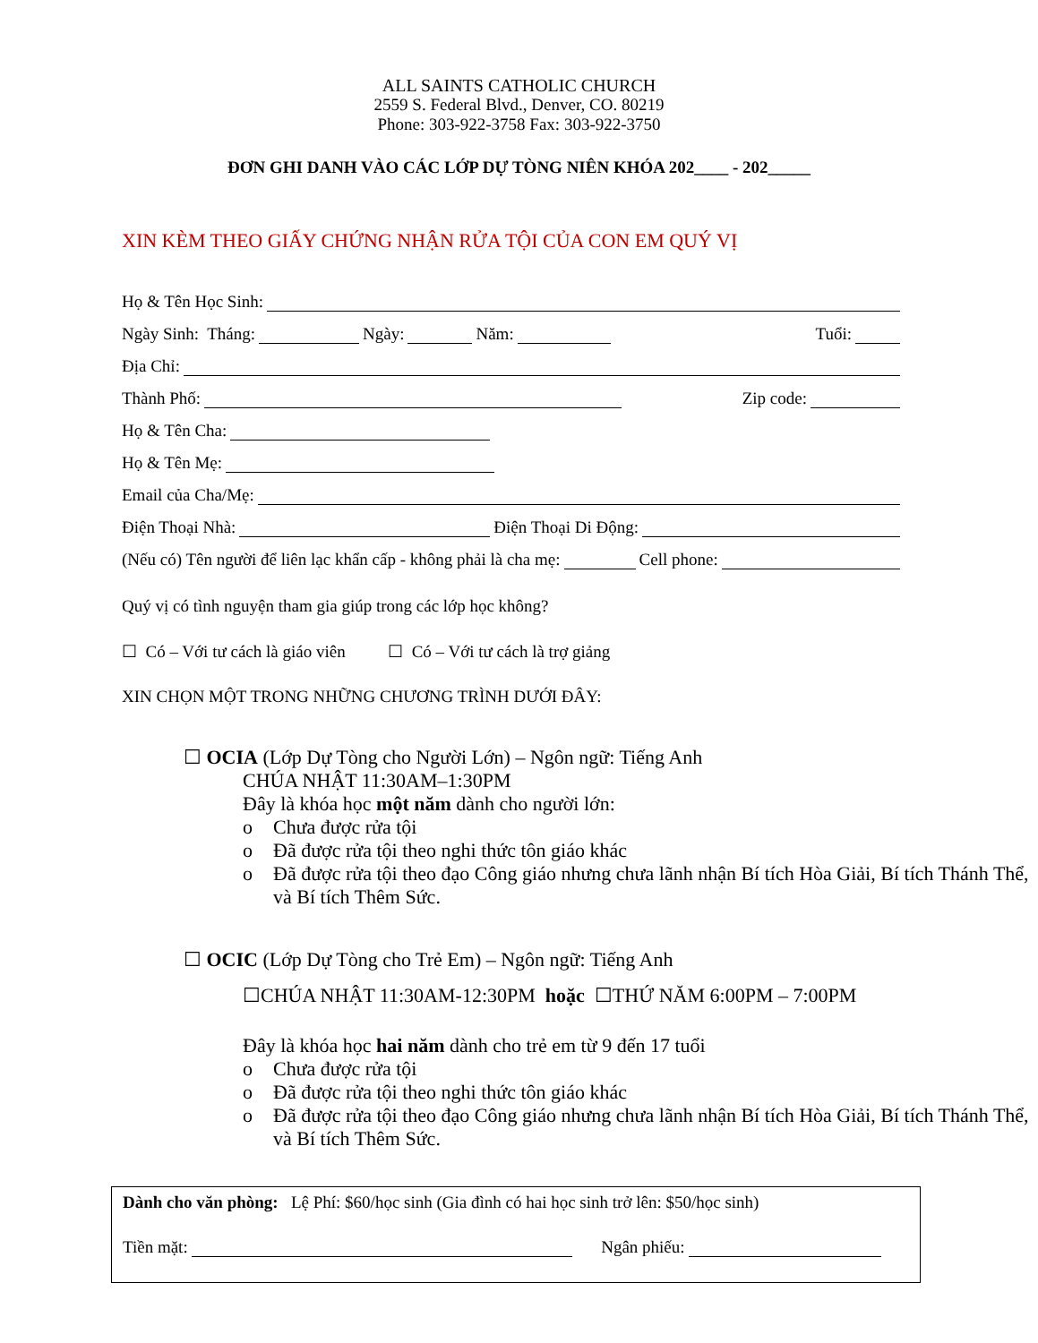ALL SAINTS CATHOLIC CHURCH
2559 S. Federal Blvd., Denver, CO. 80219
Phone: 303-922-3758 Fax: 303-922-3750
ĐƠN GHI DANH VÀO CÁC LỚP DỰ TÒNG NIÊN KHÓA 202____ - 202_____
XIN KÈM THEO GIẤY CHỨNG NHẬN RỬA TỘI CỦA CON EM QUÝ VỊ
Họ & Tên Học Sinh:
Ngày Sinh: Tháng: Ngày: Năm: Tuổi:
Địa Chỉ:
Thành Phố: Zip code:
Họ & Tên Cha:
Họ & Tên Mẹ:
Email của Cha/Mẹ:
Điện Thoại Nhà: Điện Thoại Di Động:
(Nếu có) Tên người để liên lạc khẩn cấp - không phải là cha mẹ: Cell phone:
Quý vị có tình nguyện tham gia giúp trong các lớp học không?
☐ Có – Với tư cách là giáo viên ☐ Có – Với tư cách là trợ giảng
XIN CHỌN MỘT TRONG NHỮNG CHƯƠNG TRÌNH DƯỚI ĐÂY:
☐ OCIA (Lớp Dự Tòng cho Người Lớn) – Ngôn ngữ: Tiếng Anh
CHÚA NHẬT 11:30AM–1:30PM
Đây là khóa học một năm dành cho người lớn:
o Chưa được rửa tội
o Đã được rửa tội theo nghi thức tôn giáo khác
o Đã được rửa tội theo đạo Công giáo nhưng chưa lãnh nhận Bí tích Hòa Giải, Bí tích Thánh Thể, và Bí tích Thêm Sức.
☐ OCIC (Lớp Dự Tòng cho Trẻ Em) – Ngôn ngữ: Tiếng Anh
☐CHÚA NHẬT 11:30AM-12:30PM hoặc ☐THỨ NĂM 6:00PM – 7:00PM
Đây là khóa học hai năm dành cho trẻ em từ 9 đến 17 tuổi
o Chưa được rửa tội
o Đã được rửa tội theo nghi thức tôn giáo khác
o Đã được rửa tội theo đạo Công giáo nhưng chưa lãnh nhận Bí tích Hòa Giải, Bí tích Thánh Thể, và Bí tích Thêm Sức.
Dành cho văn phòng: Lệ Phí: $60/học sinh (Gia đình có hai học sinh trở lên: $50/học sinh)
Tiền mặt: Ngân phiếu: